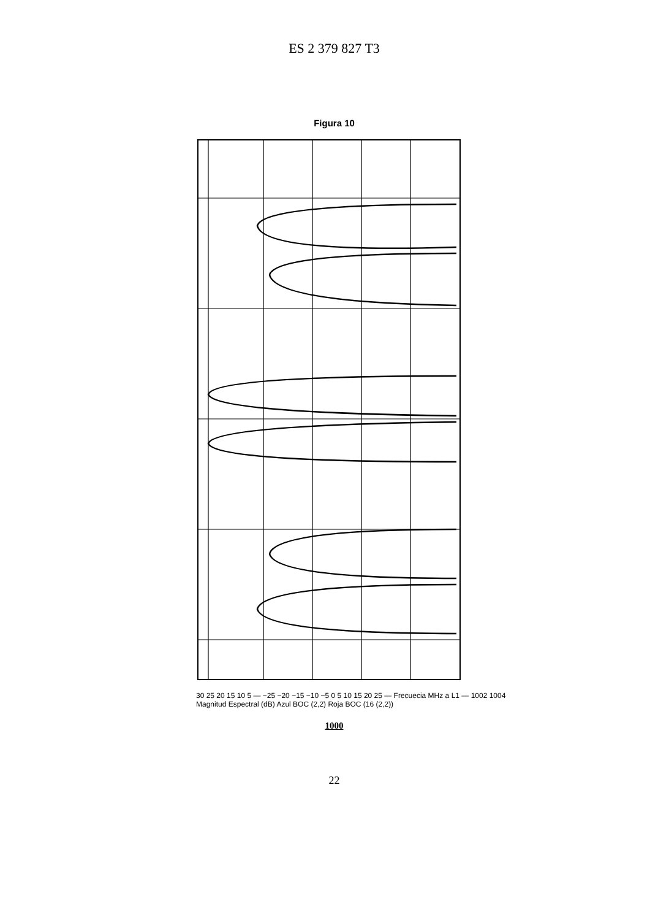ES 2 379 827 T3
Figura 10
30 25 20 15 10 5 — −25 −20 −15 −10 −5 0 5 10 15 20 25 — Frecuecia MHz a L1 — 1002 1004
Magnitud Espectral (dB) Azul BOC (2,2) Roja BOC (16 (2,2))
1000
22